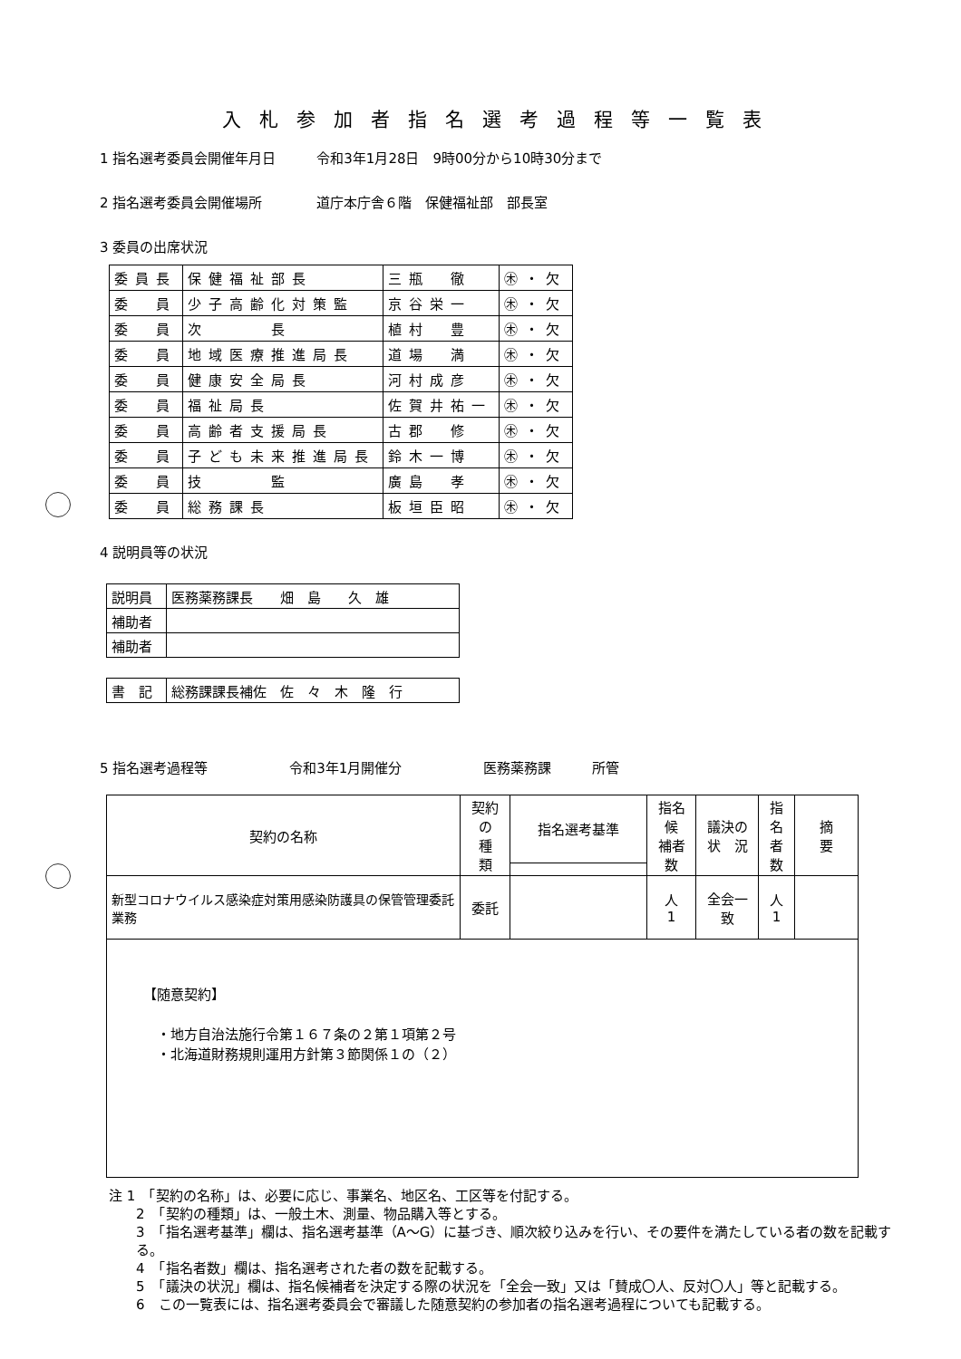入札参加者指名選考過程等一覧表
1 指名選考委員会開催年月日　　　令和3年1月28日　9時00分から10時30分まで
2 指名選考委員会開催場所　　　　道庁本庁舎６階　保健福祉部　部長室
3 委員の出席状況
| 委員長 | 保健福祉部長 | 三瓶 徹 | ㊍・欠 |
| 委 員 | 少子高齢化対策監 | 京谷栄一 | ㊍・欠 |
| 委 員 | 次 長 | 植村 豊 | ㊍・欠 |
| 委 員 | 地域医療推進局長 | 道場 満 | ㊍・欠 |
| 委 員 | 健康安全局長 | 河村成彦 | ㊍・欠 |
| 委 員 | 福祉局長 | 佐賀井祐一 | ㊍・欠 |
| 委 員 | 高齢者支援局長 | 古郡 修 | ㊍・欠 |
| 委 員 | 子ども未来推進局長 | 鈴木一博 | ㊍・欠 |
| 委 員 | 技 監 | 廣島 孝 | ㊍・欠 |
| 委 員 | 総務課長 | 板垣臣昭 | ㊍・欠 |
4 説明員等の状況
| 説明員 | 医務薬務課長 畑 島 久 雄 |
| 補助者 | |
| 補助者 | |
| 書 記 | 総務課課長補佐 佐 々 木 隆 行 |
5 指名選考過程等　　　　　　令和3年1月開催分　　　　　　医務薬務課　　　所管
| 契約の名称 | 契約の 種 類 | 指名選考基準 | 指名候 補者数 | 議決の 状 況 | 指名 者数 | 摘 要 |
| --- | --- | --- | --- | --- | --- | --- |
| 新型コロナウイルス感染症対策用感染防護具の保管管理委託業務 | 委託 | | 人 1 | 全会一致 | 人 1 | |
| 【随意契約】 ・地方自治法施行令第１６７条の２第１項第２号 ・北海道財務規則運用方針第３節関係１の（２） | | | | | | |
注 1　「契約の名称」は、必要に応じ、事業名、地区名、工区等を付記する。
2　「契約の種類」は、一般土木、測量、物品購入等とする。
3　「指名選考基準」欄は、指名選考基準（A～G）に基づき、順次絞り込みを行い、その要件を満たしている者の数を記載する。
4　「指名者数」欄は、指名選考された者の数を記載する。
5　「議決の状況」欄は、指名候補者を決定する際の状況を「全会一致」又は「賛成〇人、反対〇人」等と記載する。
6　この一覧表には、指名選考委員会で審議した随意契約の参加者の指名選考過程についても記載する。